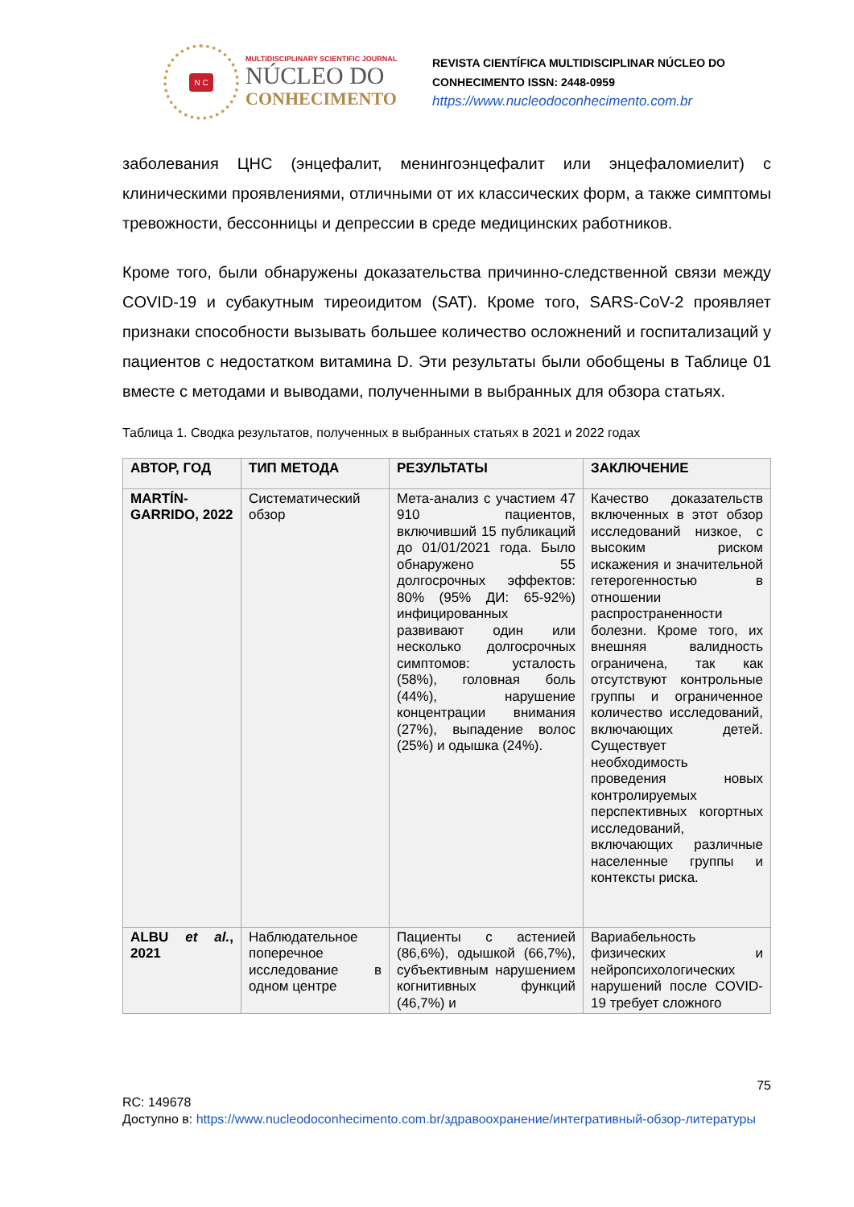N C
MULTIDISCIPLINARY SCIENTIFIC JOURNAL
NÚCLEO DO
CONHECIMENTO
REVISTA CIENTÍFICA MULTIDISCIPLINAR NÚCLEO DO
CONHECIMENTO ISSN: 2448-0959
https://www.nucleodoconhecimento.com.br
заболевания ЦНС (энцефалит, менингоэнцефалит или энцефаломиелит) с клиническими проявлениями, отличными от их классических форм, а также симптомы тревожности, бессонницы и депрессии в среде медицинских работников.
Кроме того, были обнаружены доказательства причинно-следственной связи между COVID-19 и субакутным тиреоидитом (SAT). Кроме того, SARS-CoV-2 проявляет признаки способности вызывать большее количество осложнений и госпитализаций у пациентов с недостатком витамина D. Эти результаты были обобщены в Таблице 01 вместе с методами и выводами, полученными в выбранных для обзора статьях.
Таблица 1. Сводка результатов, полученных в выбранных статьях в 2021 и 2022 годах
| АВТОР, ГОД | ТИП МЕТОДА | РЕЗУЛЬТАТЫ | ЗАКЛЮЧЕНИЕ |
| --- | --- | --- | --- |
| MARTÍN-GARRIDO, 2022 | Систематический обзор | Мета-анализ с участием 47 910 пациентов, включивший 15 публикаций до 01/01/2021 года. Было обнаружено 55 долгосрочных эффектов: 80% (95% ДИ: 65-92%) инфицированных развивают один или несколько долгосрочных симптомов: усталость (58%), головная боль (44%), нарушение концентрации внимания (27%), выпадение волос (25%) и одышка (24%). | Качество доказательств включенных в этот обзор исследований низкое, с высоким риском искажения и значительной гетерогенностью в отношении распространенности болезни. Кроме того, их внешняя валидность ограничена, так как отсутствуют контрольные группы и ограниченное количество исследований, включающих детей. Существует необходимость проведения новых контролируемых перспективных когортных исследований, включающих различные населенные группы и контексты риска. |
| ALBU et al. , 2021 | Наблюдательное поперечное исследование в одном центре | Пациенты с астенией (86,6%), одышкой (66,7%), субъективным нарушением когнитивных функций (46,7%) и | Вариабельность физических и нейропсихологических нарушений после COVID-19 требует сложного |
75
RC: 149678
Доступно в: https://www.nucleodoconhecimento.com.br/здравоохранение/интегративный-обзор-литературы